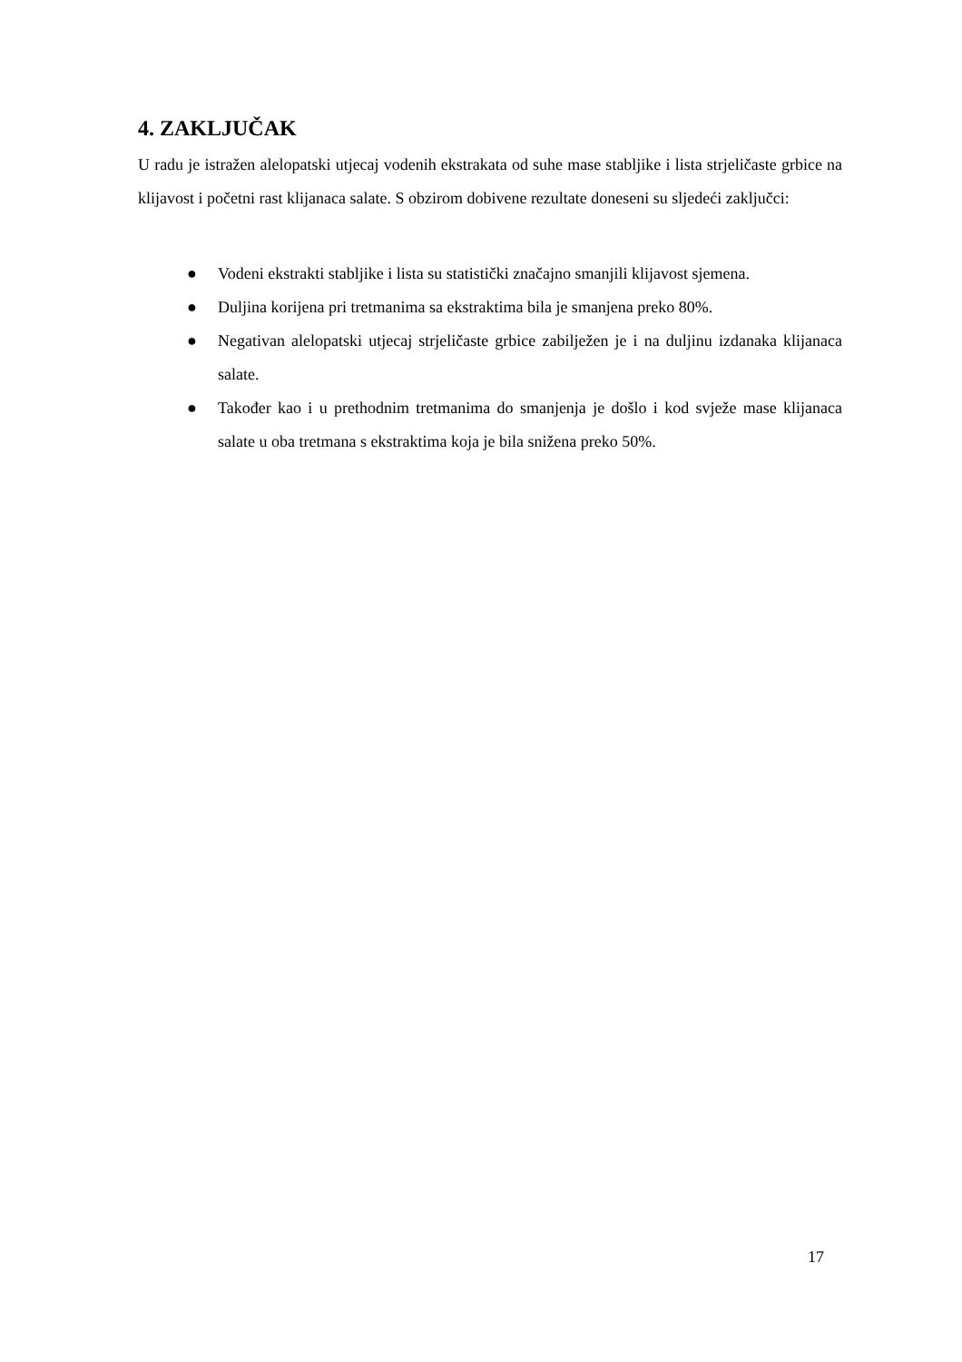4. ZAKLJUČAK
U radu je istražen alelopatski utjecaj vodenih ekstrakata od suhe mase stabljike i lista strjeličaste grbice na klijavost i početni rast klijanaca salate. S obzirom dobivene rezultate doneseni su sljedeći zaključci:
● Vodeni ekstrakti stabljike i lista su statistički značajno smanjili klijavost sjemena.
● Duljina korijena pri tretmanima sa ekstraktima bila je smanjena preko 80%.
● Negativan alelopatski utjecaj strjeličaste grbice zabilježen je i na duljinu izdanaka klijanaca salate.
● Također kao i u prethodnim tretmanima do smanjenja je došlo i kod svježe mase klijanaca salate u oba tretmana s ekstraktima koja je bila snižena preko 50%.
17